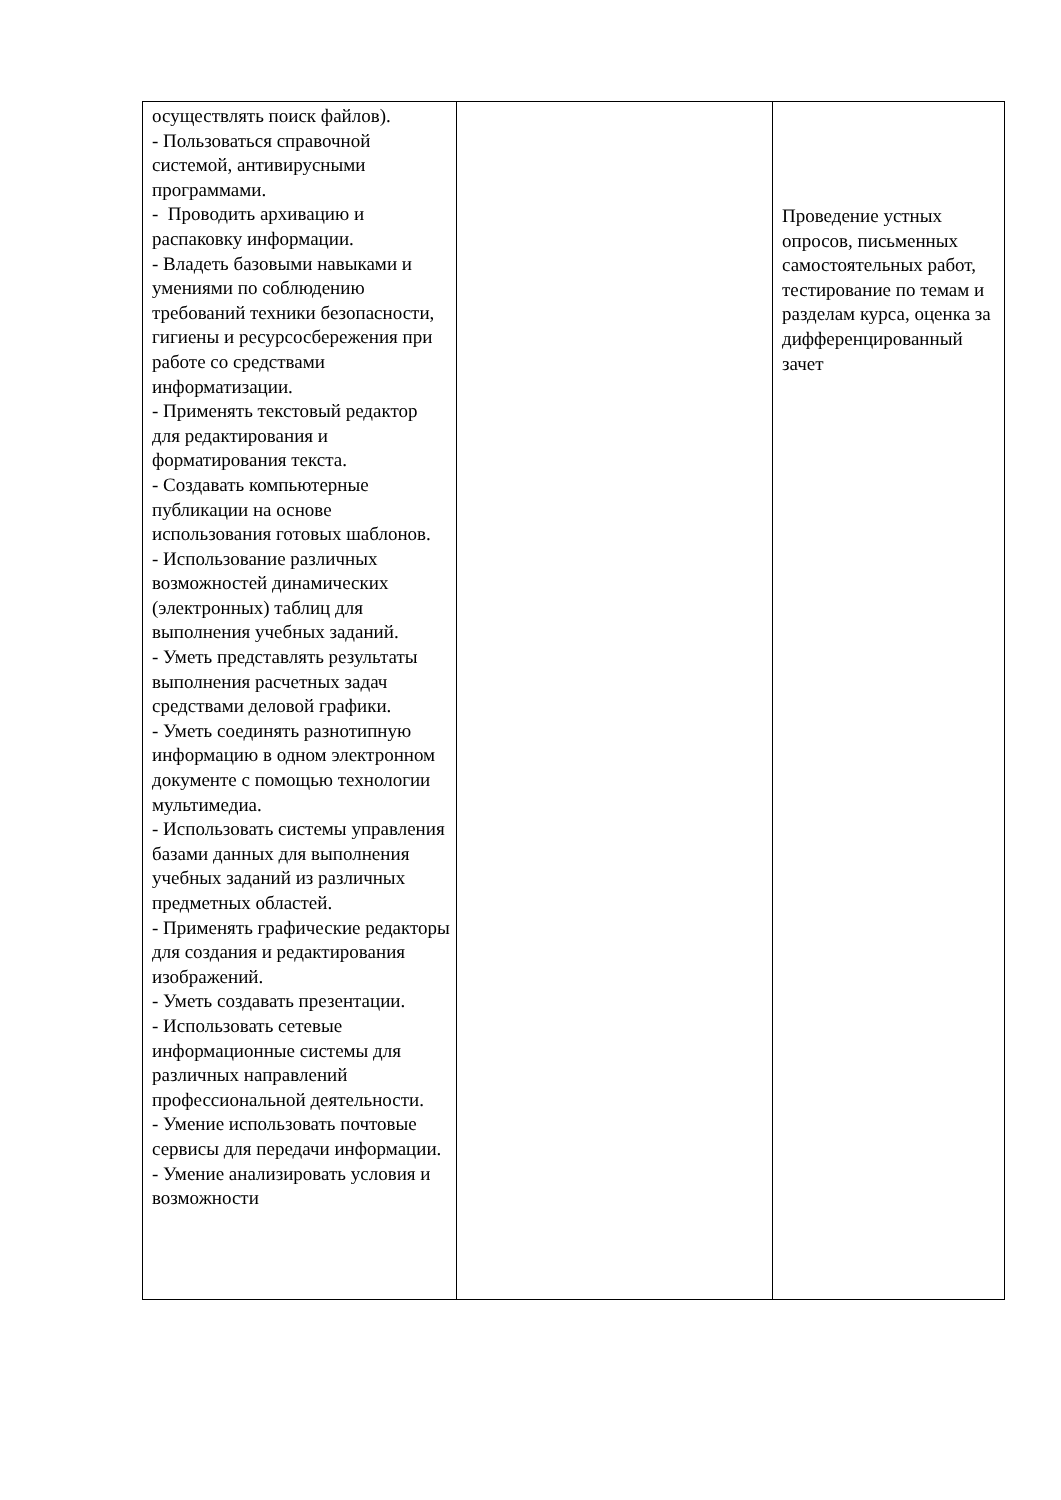| осуществлять поиск файлов). - Пользоваться справочной системой, антивирусными программами. - Проводить архивацию и распаковку информации. - Владеть базовыми навыками и умениями по соблюдению требований техники безопасности, гигиены и ресурсосбережения при работе со средствами информатизации. - Применять текстовый редактор для редактирования и форматирования текста. - Создавать компьютерные публикации на основе использования готовых шаблонов. - Использование различных возможностей динамических (электронных) таблиц для выполнения учебных заданий. - Уметь представлять результаты выполнения расчетных задач средствами деловой графики. - Уметь соединять разнотипную информацию в одном электронном документе с помощью технологии мультимедиа. - Использовать системы управления базами данных для выполнения учебных заданий из различных предметных областей. - Применять графические редакторы для создания и редактирования изображений. - Уметь создавать презентации. - Использовать сетевые информационные системы для различных направлений профессиональной деятельности. - Умение использовать почтовые сервисы для передачи информации. - Умение анализировать условия и возможности | | Проведение устных опросов, письменных самостоятельных работ, тестирование по темам и разделам курса, оценка за дифференцированный зачет |